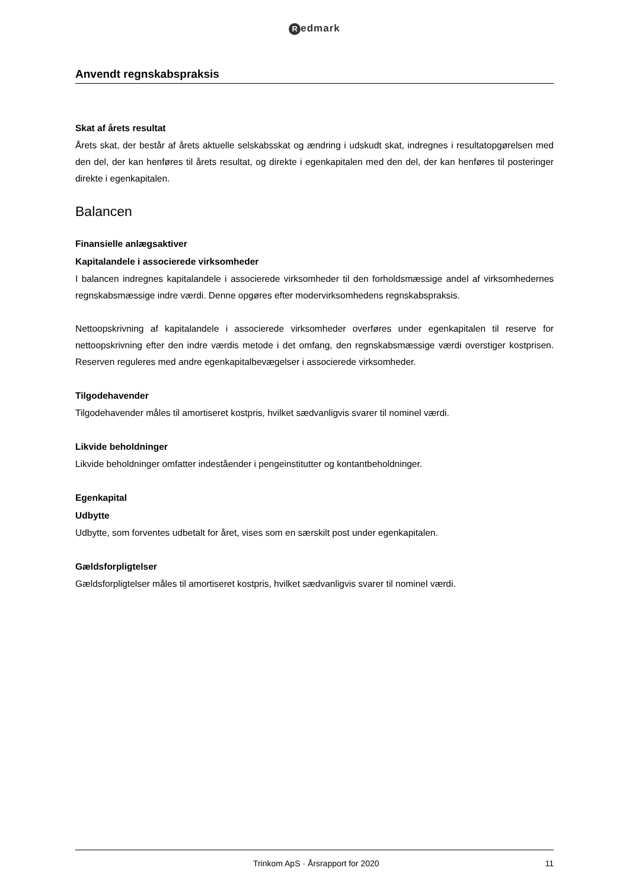Redmark
Anvendt regnskabspraksis
Skat af årets resultat
Årets skat, der består af årets aktuelle selskabsskat og ændring i udskudt skat, indregnes i resultatopgørelsen med den del, der kan henføres til årets resultat, og direkte i egenkapitalen med den del, der kan henføres til posteringer direkte i egenkapitalen.
Balancen
Finansielle anlægsaktiver
Kapitalandele i associerede virksomheder
I balancen indregnes kapitalandele i associerede virksomheder til den forholdsmæssige andel af virksomhedernes regnskabsmæssige indre værdi. Denne opgøres efter modervirksomhedens regnskabspraksis.
Nettoopskrivning af kapitalandele i associerede virksomheder overføres under egenkapitalen til reserve for nettoopskrivning efter den indre værdis metode i det omfang, den regnskabsmæssige værdi overstiger kostprisen. Reserven reguleres med andre egenkapitalbevægelser i associerede virksomheder.
Tilgodehavender
Tilgodehavender måles til amortiseret kostpris, hvilket sædvanligvis svarer til nominel værdi.
Likvide beholdninger
Likvide beholdninger omfatter indeståender i pengeinstitutter og kontantbeholdninger.
Egenkapital
Udbytte
Udbytte, som forventes udbetalt for året, vises som en særskilt post under egenkapitalen.
Gældsforpligtelser
Gældsforpligtelser måles til amortiseret kostpris, hvilket sædvanligvis svarer til nominel værdi.
Trinkom ApS · Årsrapport for 2020
11